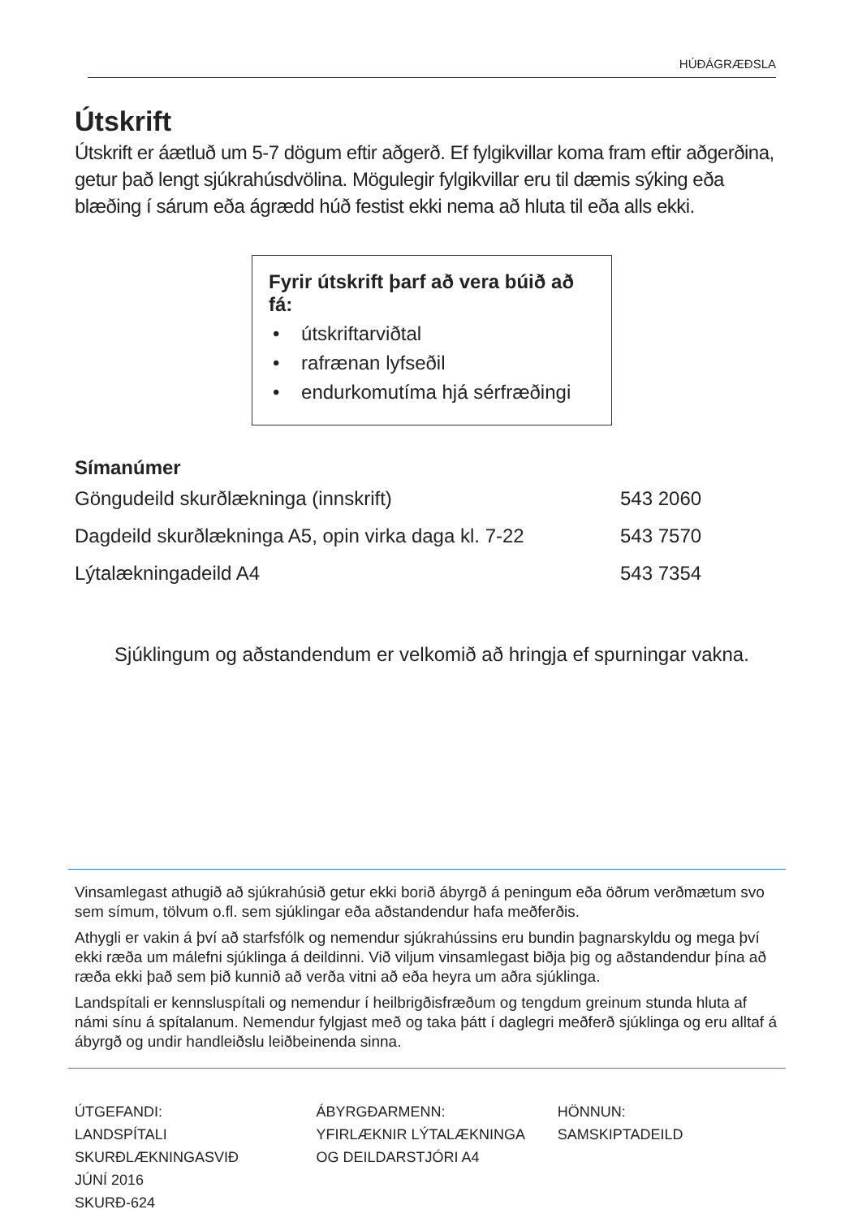HÚÐÁGRÆÐSLA
Útskrift
Útskrift er áætluð um 5-7 dögum eftir aðgerð. Ef fylgikvillar koma fram eftir aðgerðina, getur það lengt sjúkrahúsdvölina. Mögulegir fylgikvillar eru til dæmis sýking eða blæðing í sárum eða ágrædd húð festist ekki nema að hluta til eða alls ekki.
Fyrir útskrift þarf að vera búið að fá:
• útskriftarviðtal
• rafrænan lyfseðil
• endurkomutíma hjá sérfræðingi
Símanúmer
| Göngudeild skurðlækninga (innskrift) | 543 2060 |
| Dagdeild skurðlækninga A5, opin virka daga kl. 7-22 | 543 7570 |
| Lýtalækningadeild A4 | 543 7354 |
Sjúklingum og aðstandendum er velkomið að hringja ef spurningar vakna.
Vinsamlegast athugið að sjúkrahúsið getur ekki borið ábyrgð á peningum eða öðrum verðmætum svo sem símum, tölvum o.fl. sem sjúklingar eða aðstandendur hafa meðferðis.
Athygli er vakin á því að starfsfólk og nemendur sjúkrahússins eru bundin þagnarskyldu og mega því ekki ræða um málefni sjúklinga á deildinni. Við viljum vinsamlegast biðja þig og aðstandendur þína að ræða ekki það sem þið kunnið að verða vitni að eða heyra um aðra sjúklinga.
Landspítali er kennsluspítali og nemendur í heilbrigðisfræðum og tengdum greinum stunda hluta af námi sínu á spítalanum. Nemendur fylgjast með og taka þátt í daglegri meðferð sjúklinga og eru alltaf á ábyrgð og undir handleiðslu leiðbeinenda sinna.
ÚTGEFANDI:
LANDSPÍTALI
SKURÐLÆKNINGASVIÐ
JÚNÍ 2016
SKURÐ-624
ÁBYRGÐARMENN:
YFIRLÆKNIR LÝTALÆKNINGA
OG DEILDARSTJÓRI A4
HÖNNUN:
SAMSKIPTADEILD